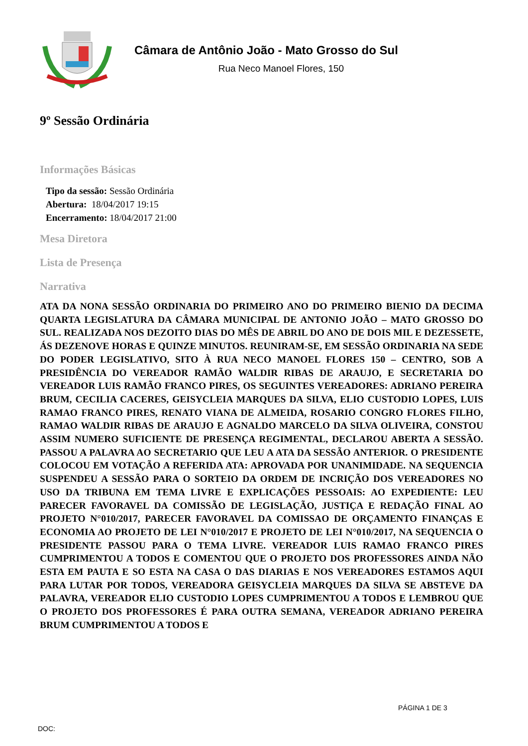Câmara de Antônio João - Mato Grosso do Sul
Rua Neco Manoel Flores, 150
9º Sessão Ordinária
Informações Básicas
Tipo da sessão: Sessão Ordinária
Abertura: 18/04/2017 19:15
Encerramento: 18/04/2017 21:00
Mesa Diretora
Lista de Presença
Narrativa
ATA DA NONA SESSÃO ORDINARIA DO PRIMEIRO ANO DO PRIMEIRO BIENIO DA DECIMA QUARTA LEGISLATURA DA CÂMARA MUNICIPAL DE ANTONIO JOÃO – MATO GROSSO DO SUL. REALIZADA NOS DEZOITO DIAS DO MÊS DE ABRIL DO ANO DE DOIS MIL E DEZESSETE, ÁS DEZENOVE HORAS E QUINZE MINUTOS. REUNIRAM-SE, EM SESSÃO ORDINARIA NA SEDE DO PODER LEGISLATIVO, SITO À RUA NECO MANOEL FLORES 150 – CENTRO, SOB A PRESIDÊNCIA DO VEREADOR RAMÃO WALDIR RIBAS DE ARAUJO, E SECRETARIA DO VEREADOR LUIS RAMÃO FRANCO PIRES, OS SEGUINTES VEREADORES: ADRIANO PEREIRA BRUM, CECILIA CACERES, GEISYCLEIA MARQUES DA SILVA, ELIO CUSTODIO LOPES, LUIS RAMAO FRANCO PIRES, RENATO VIANA DE ALMEIDA, ROSARIO CONGRO FLORES FILHO, RAMAO WALDIR RIBAS DE ARAUJO E AGNALDO MARCELO DA SILVA OLIVEIRA, CONSTOU ASSIM NUMERO SUFICIENTE DE PRESENÇA REGIMENTAL, DECLAROU ABERTA A SESSÃO. PASSOU A PALAVRA AO SECRETARIO QUE LEU A ATA DA SESSÃO ANTERIOR. O PRESIDENTE COLOCOU EM VOTAÇÃO A REFERIDA ATA: APROVADA POR UNANIMIDADE. NA SEQUENCIA SUSPENDEU A SESSÃO PARA O SORTEIO DA ORDEM DE INCRIÇÃO DOS VEREADORES NO USO DA TRIBUNA EM TEMA LIVRE E EXPLICAÇÕES PESSOAIS: AO EXPEDIENTE: LEU PARECER FAVORAVEL DA COMISSÃO DE LEGISLAÇÃO, JUSTIÇA E REDAÇÃO FINAL AO PROJETO N°010/2017, PARECER FAVORAVEL DA COMISSAO DE ORÇAMENTO FINANÇAS E ECONOMIA AO PROJETO DE LEI N°010/2017 E PROJETO DE LEI N°010/2017, NA SEQUENCIA O PRESIDENTE PASSOU PARA O TEMA LIVRE. VEREADOR LUIS RAMAO FRANCO PIRES CUMPRIMENTOU A TODOS E COMENTOU QUE O PROJETO DOS PROFESSORES AINDA NÃO ESTA EM PAUTA E SO ESTA NA CASA O DAS DIARIAS E NOS VEREADORES ESTAMOS AQUI PARA LUTAR POR TODOS, VEREADORA GEISYCLEIA MARQUES DA SILVA SE ABSTEVE DA PALAVRA, VEREADOR ELIO CUSTODIO LOPES CUMPRIMENTOU A TODOS E LEMBROU QUE O PROJETO DOS PROFESSORES É PARA OUTRA SEMANA, VEREADOR ADRIANO PEREIRA BRUM CUMPRIMENTOU A TODOS E
PÁGINA 1 DE 3
DOC: